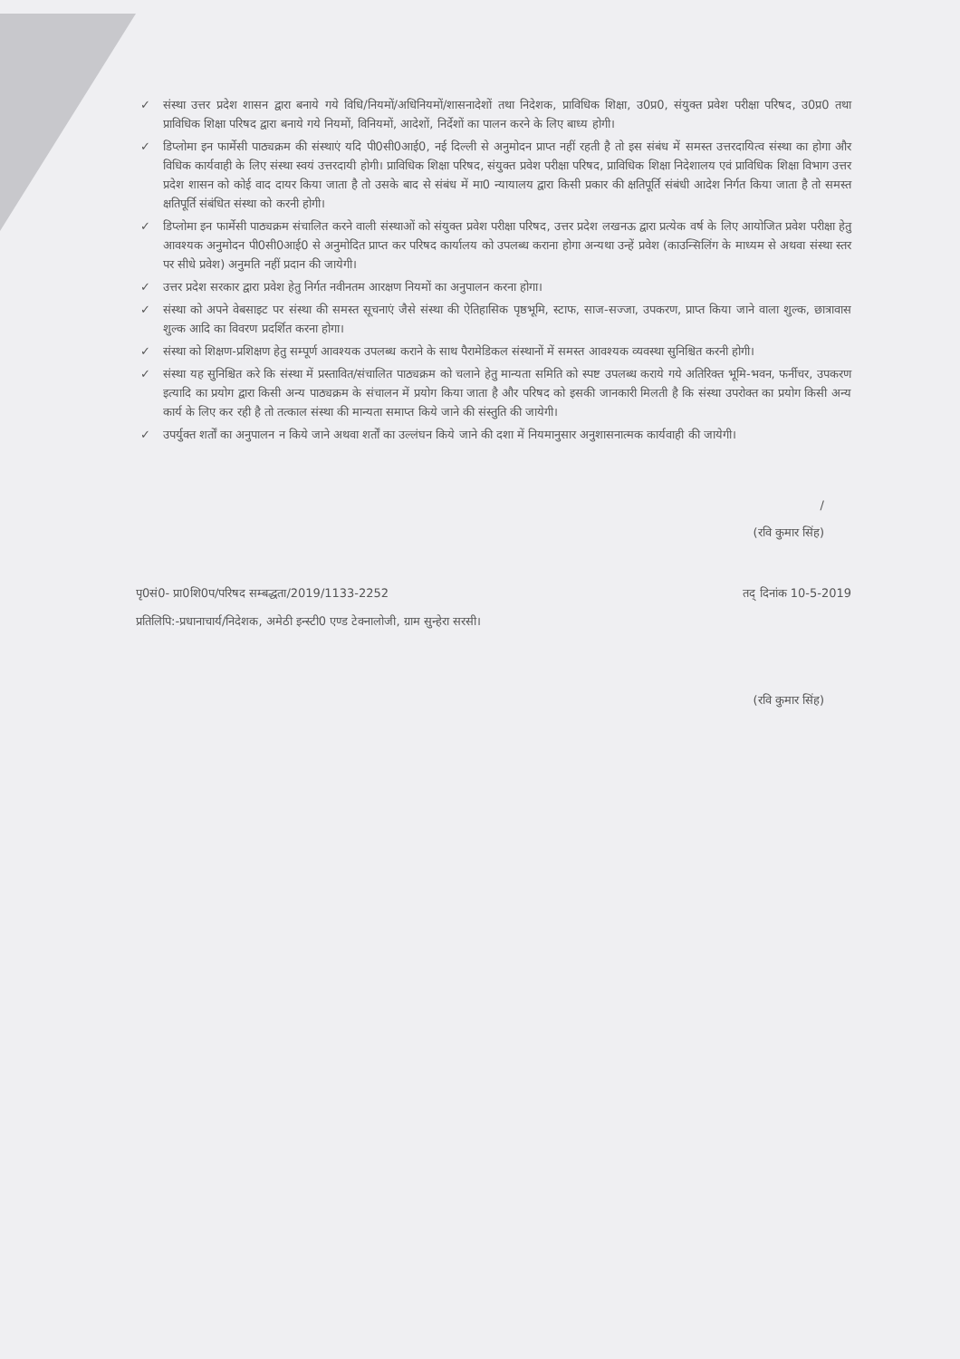✓ संस्था उत्तर प्रदेश शासन द्वारा बनाये गये विधि/नियमों/अधिनियमों/शासनादेशों तथा निदेशक, प्राविधिक शिक्षा, उ0प्र0, संयुक्त प्रवेश परीक्षा परिषद, उ0प्र0 तथा प्राविधिक शिक्षा परिषद द्वारा बनाये गये नियमों, विनियमों, आदेशों, निर्देशों का पालन करने के लिए बाध्य होगी।
✓ डिप्लोमा इन फार्मेसी पाठ्यक्रम की संस्थाएं यदि पी0सी0आई0, नई दिल्ली से अनुमोदन प्राप्त नहीं रहती है तो इस संबंध में समस्त उत्तरदायित्व संस्था का होगा और विधिक कार्यवाही के लिए संस्था स्वयं उत्तरदायी होगी। प्राविधिक शिक्षा परिषद, संयुक्त प्रवेश परीक्षा परिषद, प्राविधिक शिक्षा निदेशालय एवं प्राविधिक शिक्षा विभाग उत्तर प्रदेश शासन को कोई वाद दायर किया जाता है तो उसके बाद से संबंध में मा0 न्यायालय द्वारा किसी प्रकार की क्षतिपूर्ति संबंधी आदेश निर्गत किया जाता है तो समस्त क्षतिपूर्ति संबंधित संस्था को करनी होगी।
✓ डिप्लोमा इन फार्मेसी पाठ्यक्रम संचालित करने वाली संस्थाओं को संयुक्त प्रवेश परीक्षा परिषद, उत्तर प्रदेश लखनऊ द्वारा प्रत्येक वर्ष के लिए आयोजित प्रवेश परीक्षा हेतु आवश्यक अनुमोदन पी0सी0आई0 से अनुमोदित प्राप्त कर परिषद कार्यालय को उपलब्ध कराना होगा अन्यथा उन्हें प्रवेश (काउन्सिलिंग के माध्यम से अथवा संस्था स्तर पर सीधे प्रवेश) अनुमति नहीं प्रदान की जायेगी।
✓ उत्तर प्रदेश सरकार द्वारा प्रवेश हेतु निर्गत नवीनतम आरक्षण नियमों का अनुपालन करना होगा।
✓ संस्था को अपने वेबसाइट पर संस्था की समस्त सूचनाएं जैसे संस्था की ऐतिहासिक पृष्ठभूमि, स्टाफ, साज-सज्जा, उपकरण, प्राप्त किया जाने वाला शुल्क, छात्रावास शुल्क आदि का विवरण प्रदर्शित करना होगा।
✓ संस्था को शिक्षण-प्रशिक्षण हेतु सम्पूर्ण आवश्यक उपलब्ध कराने के साथ पैरामेडिकल संस्थानों में समस्त आवश्यक व्यवस्था सुनिश्चित करनी होगी।
✓ संस्था यह सुनिश्चित करे कि संस्था में प्रस्तावित/संचालित पाठ्यक्रम को चलाने हेतु मान्यता समिति को स्पष्ट उपलब्ध कराये गये अतिरिक्त भूमि-भवन, फर्नीचर, उपकरण इत्यादि का प्रयोग द्वारा किसी अन्य पाठ्यक्रम के संचालन में प्रयोग किया जाता है और परिषद को इसकी जानकारी मिलती है कि संस्था उपरोक्त का प्रयोग किसी अन्य कार्य के लिए कर रही है तो तत्काल संस्था की मान्यता समाप्त किये जाने की संस्तुति की जायेगी।
✓ उपर्युक्त शर्तों का अनुपालन न किये जाने अथवा शर्तों का उल्लंघन किये जाने की दशा में नियमानुसार अनुशासनात्मक कार्यवाही की जायेगी।
/
(रवि कुमार सिंह)
पृ0सं0- प्रा0शि0प/परिषद सम्बद्धता/2019/1133-2252 तद् दिनांक 10-5-2019
प्रतिलिपि:-प्रधानाचार्य/निदेशक, अमेठी इन्स्टी0 एण्ड टेक्नालोजी, ग्राम सुन्हेरा सरसी।
(रवि कुमार सिंह)